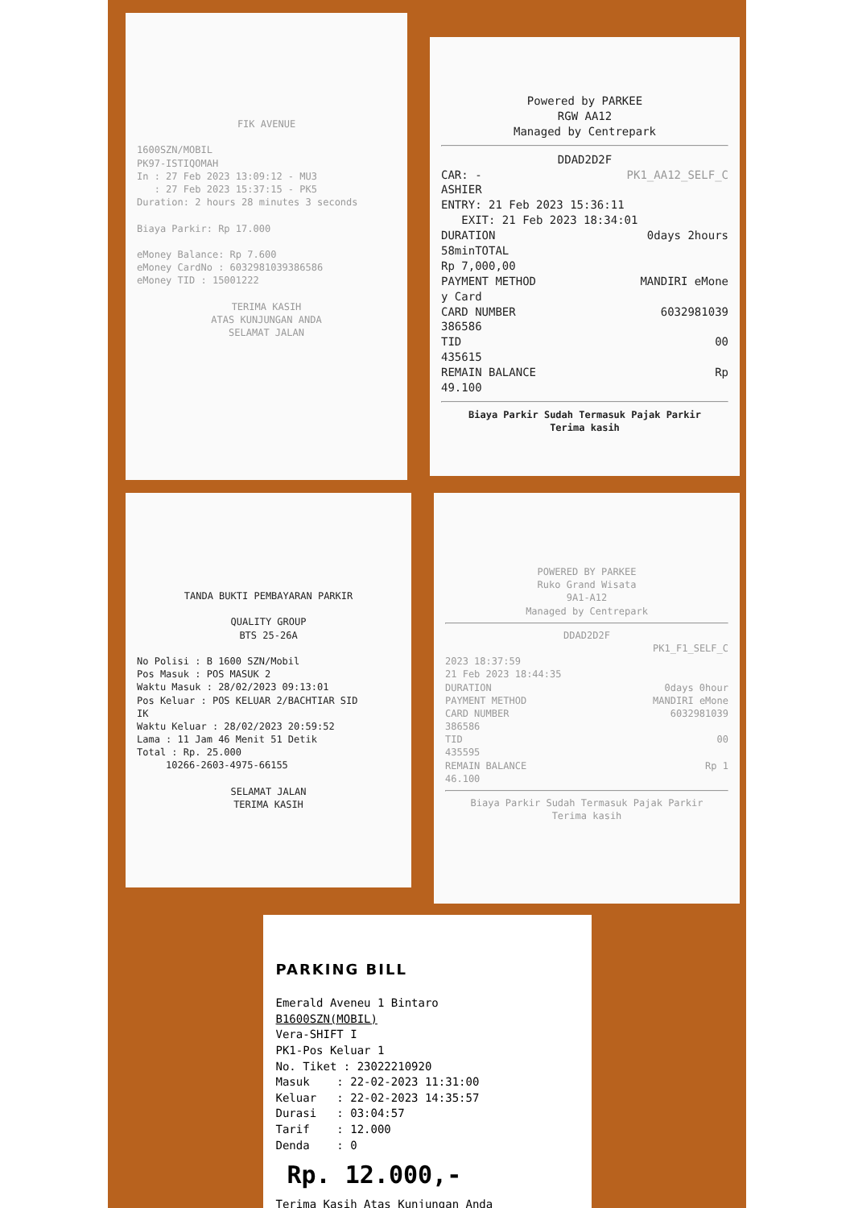FIK AVENUE
1600SZN/MOBIL
PK97-ISTIQOMAH
In : 27 Feb 2023 13:09:12 - MU3
: 27 Feb 2023 15:37:15 - PK5
Duration: 2 hours 28 minutes 3 seconds
Biaya Parkir: Rp 17.000
eMoney Balance: Rp 7.600
eMoney CardNo : 6032981039386586
eMoney TID : 15001222
TERIMA KASIH
ATAS KUNJUNGAN ANDA
SELAMAT JALAN
Powered by PARKEE
RGW AA12
Managed by Centrepark
DDAD2D2F
CAR: -
ASHIER PK1_AA12_SELF_C
ENTRY: 21 Feb 2023 15:36:11
EXIT: 21 Feb 2023 18:34:01
DURATION 0days 2hours
58minTOTAL
Rp 7,000,00
PAYMENT METHOD MANDIRI eMone
y Card
CARD NUMBER 6032981039
386586
TID 00
435615
REMAIN BALANCE Rp
49.100
Biaya Parkir Sudah Termasuk Pajak Parkir
Terima kasih
TANDA BUKTI PEMBAYARAN PARKIR
QUALITY GROUP
BTS 25-26A
No Polisi : B 1600 SZN/Mobil
Pos Masuk : POS MASUK 2
Waktu Masuk : 28/02/2023 09:13:01
Pos Keluar : POS KELUAR 2/BACHTIAR SID
IK
Waktu Keluar : 28/02/2023 20:59:52
Lama : 11 Jam 46 Menit 51 Detik
Total : Rp. 25.000
10266-2603-4975-66155
SELAMAT JALAN
TERIMA KASIH
POWERED BY PARKEE
Ruko Grand Wisata
9A1-A12
Managed by Centrepark
DDAD2D2F
PK1_F1_SELF_C
2023 18:37:59
21 Feb 2023 18:44:35
DURATION 0days 0hour
PAYMENT METHOD MANDIRI eMone
CARD NUMBER 6032981039
386586
TID 00
435595
REMAIN BALANCE Rp 1
46.100
Biaya Parkir Sudah Termasuk Pajak Parkir
Terima kasih
PARKING BILL
Emerald Aveneu 1 Bintaro
B1600SZN(MOBIL)
Vera-SHIFT I
PK1-Pos Keluar 1
No. Tiket : 23022210920
Masuk : 22-02-2023 11:31:00
Keluar : 22-02-2023 14:35:57
Durasi : 03:04:57
Tarif : 12.000
Denda : 0
Rp. 12.000,-
Terima Kasih Atas Kunjungan Anda